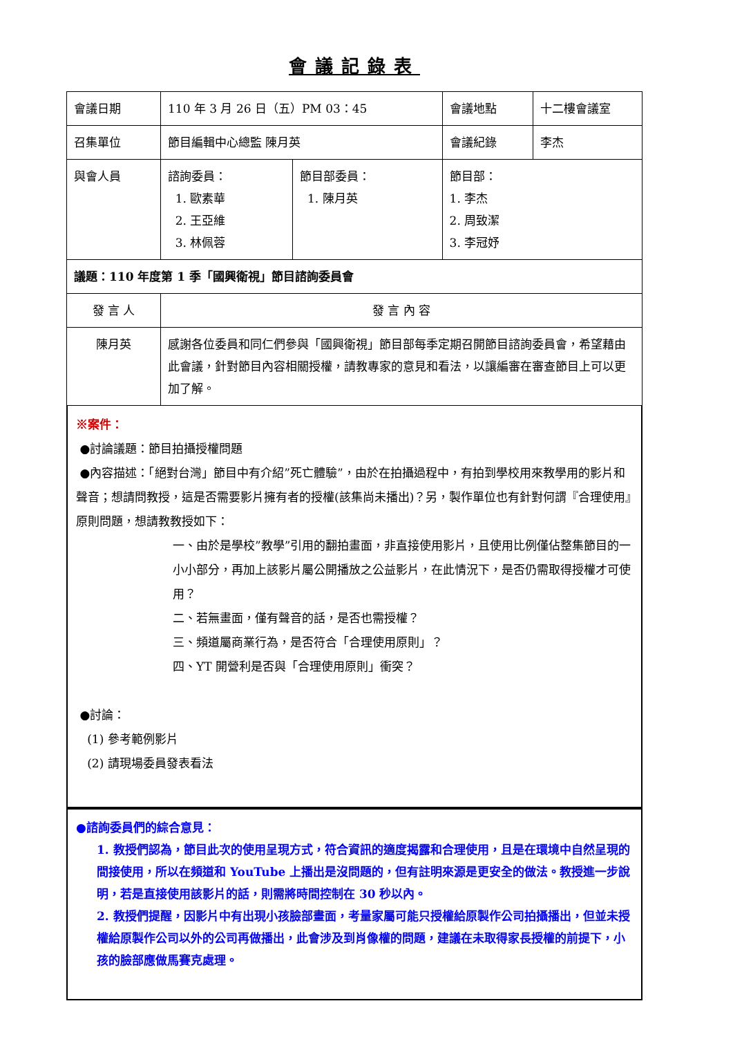會議記錄表
| 會議日期 | 110 年 3 月 26 日（五）PM 03：45 | | 會議地點 | 十二樓會議室 |
| 召集單位 | 節目編輯中心總監 陳月英 | | 會議紀錄 | 李杰 |
| 與會人員 | 諮詢委員： 1. 歐素華 2. 王亞維 3. 林佩蓉 | 節目部委員： 1. 陳月英 | 節目部： 1. 李杰 2. 周致潔 3. 李冠妤 | |
| 議題：110 年度第 1 季「國興衛視」節目諮詢委員會 | | | | |
| 發 言 人 | 發 言 內 容 | | | |
| 陳月英 | 感謝各位委員和同仁們參與「國興衛視」節目部每季定期召開節目諮詢委員會，希望藉由此會議，針對節目內容相關授權，請教專家的意見和看法，以讓編審在審查節目上可以更加了解。 | | | |
※案件：
●討論議題：節目拍攝授權問題
●內容描述：「絕對台灣」節目中有介紹”死亡體驗”，由於在拍攝過程中，有拍到學校用來教學用的影片和聲音；想請問教授，這是否需要影片擁有者的授權(該集尚未播出)？另，製作單位也有針對何謂『合理使用』原則問題，想請教教授如下：
一、由於是學校”教學”引用的翻拍畫面，非直接使用影片，且使用比例僅佔整集節目的一小小部分，再加上該影片屬公開播放之公益影片，在此情況下，是否仍需取得授權才可使用？
二、若無畫面，僅有聲音的話，是否也需授權？
三、頻道屬商業行為，是否符合「合理使用原則」？
四、YT 開營利是否與「合理使用原則」衝突？
●討論：
(1) 參考範例影片
(2) 請現場委員發表看法
●諮詢委員們的綜合意見：
1. 教授們認為，節目此次的使用呈現方式，符合資訊的適度揭露和合理使用，且是在環境中自然呈現的間接使用，所以在頻道和 YouTube 上播出是沒問題的，但有註明來源是更安全的做法。教授進一步說明，若是直接使用該影片的話，則需將時間控制在 30 秒以內。
2. 教授們提醒，因影片中有出現小孩臉部畫面，考量家屬可能只授權給原製作公司拍攝播出，但並未授權給原製作公司以外的公司再做播出，此會涉及到肖像權的問題，建議在未取得家長授權的前提下，小孩的臉部應做馬賽克處理。